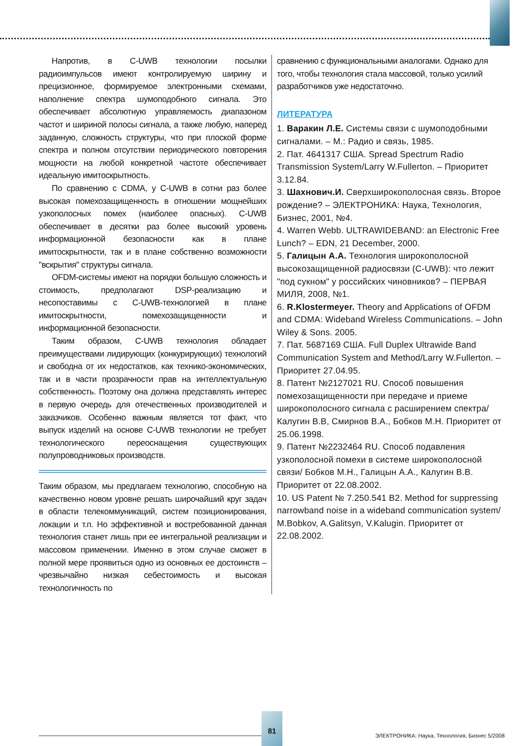Напротив, в C-UWB технологии посылки радиоимпульсов имеют контролируемую ширину и прецизионное, формируемое электронными схемами, наполнение спектра шумоподобного сигнала. Это обеспечивает абсолютную управляемость диапазоном частот и шириной полосы сигнала, а также любую, наперед заданную, сложность структуры, что при плоской форме спектра и полном отсутствии периодического повторения мощности на любой конкретной частоте обеспечивает идеальную имитоскрытность.
По сравнению с CDMA, у C-UWB в сотни раз более высокая помехозащищенность в отношении мощнейших узкополосных помех (наиболее опасных). C-UWB обеспечивает в десятки раз более высокий уровень информационной безопасности как в плане имитоскрытности, так и в плане собственно возможности "вскрытия" структуры сигнала.
OFDM-системы имеют на порядки большую сложность и стоимость, предполагают DSP-реализацию и несопоставимы с C-UWB-технологией в плане имитоскрытности, помехозащищенности и информационной безопасности.
Таким образом, C-UWB технология обладает преимуществами лидирующих (конкурирующих) технологий и свободна от их недостатков, как технико-экономических, так и в части прозрачности прав на интеллектуальную собственность. Поэтому она должна представлять интерес в первую очередь для отечественных производителей и заказчиков. Особенно важным является тот факт, что выпуск изделий на основе C-UWB технологии не требует технологического переоснащения существующих полупроводниковых производств.
Таким образом, мы предлагаем технологию, способную на качественно новом уровне решать широчайший круг задач в области телекоммуникаций, систем позиционирования, локации и т.п. Но эффективной и востребованной данная технология станет лишь при ее интегральной реализации и массовом применении. Именно в этом случае сможет в полной мере проявиться одно из основных ее достоинств – чрезвычайно низкая себестоимость и высокая технологичность по
сравнению с функциональными аналогами. Однако для того, чтобы технология стала массовой, только усилий разработчиков уже недостаточно.
ЛИТЕРАТУРА
1. Варакин Л.Е. Системы связи с шумоподобными сигналами. – М.: Радио и связь, 1985.
2. Пат. 4641317 США. Spread Spectrum Radio Transmission System/Larry W.Fullerton. – Приоритет 3.12.84.
3. Шахнович.И. Сверхширокополосная связь. Второе рождение? – ЭЛЕКТРОНИКА: Наука, Технология, Бизнес, 2001, №4.
4. Warren Webb. ULTRAWIDEBAND: an Electronic Free Lunch? – EDN, 21 December, 2000.
5. Галицын А.А. Технология широкополосной высокозащищенной радиосвязи (C-UWB): что лежит "под сукном" у российских чиновников? – ПЕРВАЯ МИЛЯ, 2008, №1.
6. R.Klostermeyer. Theory and Applications of OFDM and CDMA: Wideband Wireless Communications. – John Wiley & Sons. 2005.
7. Пат. 5687169 США. Full Duplex Ultrawide Band Communication System and Method/Larry W.Fullerton. – Приоритет 27.04.95.
8. Патент №2127021 RU. Способ повышения помехозащищенности при передаче и приеме широкополосного сигнала с расширением спектра/ Калугин В.В, Смирнов В.А., Бобков М.Н. Приоритет от 25.06.1998.
9. Патент №2232464 RU. Способ подавления узкополосной помехи в системе широкополосной связи/ Бобков М.Н., Галицын А.А., Калугин В.В. Приоритет от 22.08.2002.
10. US Patent № 7.250.541 B2. Method for suppressing narrowband noise in a wideband communication system/ M.Bobkov, A.Galitsyn, V.Kalugin. Приоритет от 22.08.2002.
81
ЭЛЕКТРОНИКА: Наука, Технология, Бизнес 5/2008